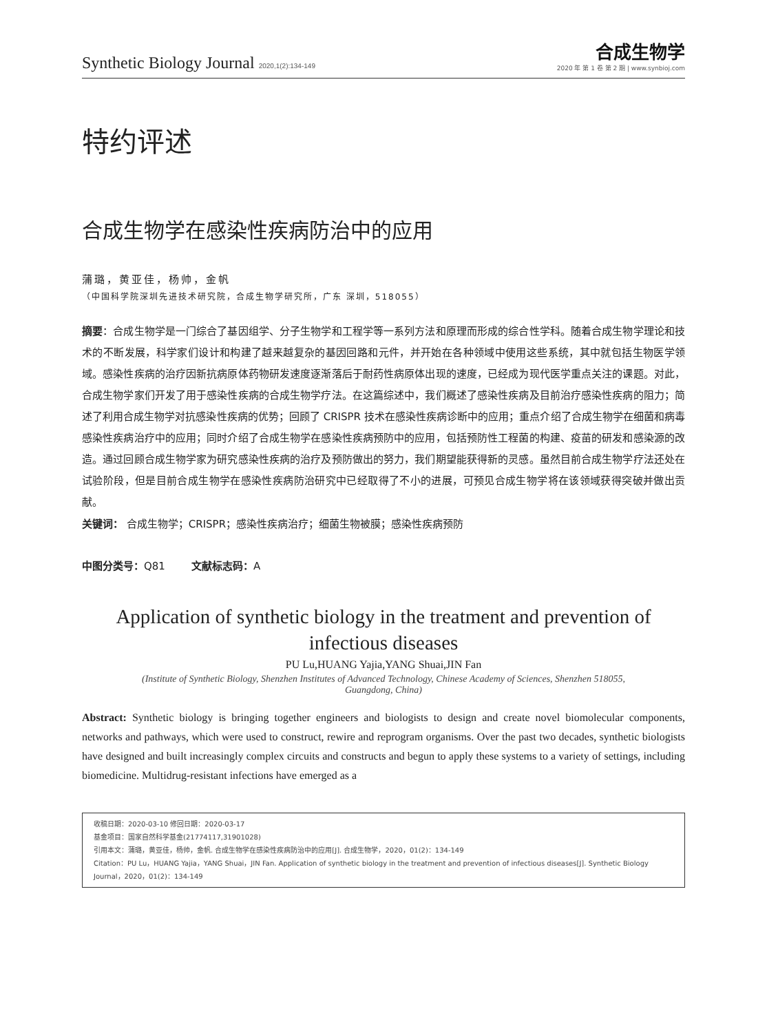Synthetic Biology Journal 2020,1(2):134-149
合成生物学
2020 年 第 1 卷 第 2 期 | www.synbioj.com
特约评述
合成生物学在感染性疾病防治中的应用
蒲璐，黄亚佳，杨帅，金帆
（中国科学院深圳先进技术研究院，合成生物学研究所，广东 深圳，518055）
摘要：合成生物学是一门综合了基因组学、分子生物学和工程学等一系列方法和原理而形成的综合性学科。随着合成生物学理论和技术的不断发展，科学家们设计和构建了越来越复杂的基因回路和元件，并开始在各种领域中使用这些系统，其中就包括生物医学领域。感染性疾病的治疗因新抗病原体药物研发速度逐渐落后于耐药性病原体出现的速度，已经成为现代医学重点关注的课题。对此，合成生物学家们开发了用于感染性疾病的合成生物学疗法。在这篇综述中，我们概述了感染性疾病及目前治疗感染性疾病的阻力；简述了利用合成生物学对抗感染性疾病的优势；回顾了 CRISPR 技术在感染性疾病诊断中的应用；重点介绍了合成生物学在细菌和病毒感染性疾病治疗中的应用；同时介绍了合成生物学在感染性疾病预防中的应用，包括预防性工程菌的构建、疫苗的研发和感染源的改造。通过回顾合成生物学家为研究感染性疾病的治疗及预防做出的努力，我们期望能获得新的灵感。虽然目前合成生物学疗法还处在试验阶段，但是目前合成生物学在感染性疾病防治研究中已经取得了不小的进展，可预见合成生物学将在该领域获得突破并做出贡献。
关键词： 合成生物学；CRISPR；感染性疾病治疗；细菌生物被膜；感染性疾病预防
中图分类号：Q81 文献标志码：A
Application of synthetic biology in the treatment and prevention of
infectious diseases
PU Lu,HUANG Yajia,YANG Shuai,JIN Fan
(Institute of Synthetic Biology, Shenzhen Institutes of Advanced Technology, Chinese Academy of Sciences, Shenzhen 518055,
Guangdong, China)
Abstract: Synthetic biology is bringing together engineers and biologists to design and create novel biomolecular components, networks and pathways, which were used to construct, rewire and reprogram organisms. Over the past two decades, synthetic biologists have designed and built increasingly complex circuits and constructs and begun to apply these systems to a variety of settings, including biomedicine. Multidrug-resistant infections have emerged as a
收稿日期：2020-03-10 修回日期：2020-03-17
基金项目：国家自然科学基金(21774117,31901028)
引用本文：蒲璐，黄亚佳，杨帅，金帆. 合成生物学在感染性疾病防治中的应用[J]. 合成生物学，2020，01(2)：134-149
Citation：PU Lu，HUANG Yajia，YANG Shuai，JIN Fan. Application of synthetic biology in the treatment and prevention of infectious diseases[J]. Synthetic Biology Journal，2020，01(2)：134-149